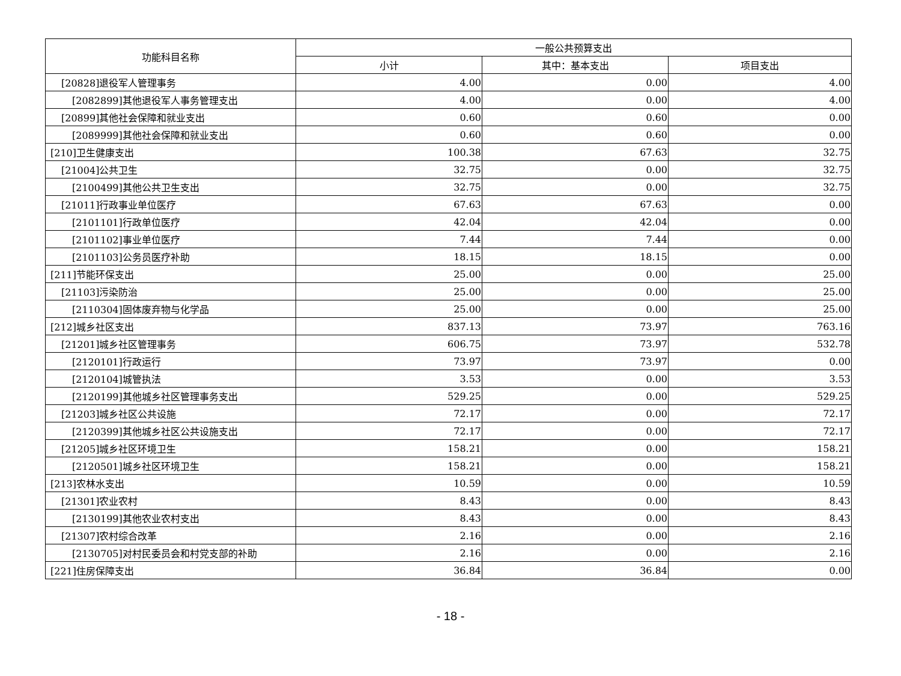| 功能科目名称 | 一般公共预算支出 | | |
| --- | --- | --- | --- |
| | 小计 | 其中：基本支出 | 项目支出 |
| [20828]退役军人管理事务 | 4.00 | 0.00 | 4.00 |
| [2082899]其他退役军人事务管理支出 | 4.00 | 0.00 | 4.00 |
| [20899]其他社会保障和就业支出 | 0.60 | 0.60 | 0.00 |
| [2089999]其他社会保障和就业支出 | 0.60 | 0.60 | 0.00 |
| [210]卫生健康支出 | 100.38 | 67.63 | 32.75 |
| [21004]公共卫生 | 32.75 | 0.00 | 32.75 |
| [2100499]其他公共卫生支出 | 32.75 | 0.00 | 32.75 |
| [21011]行政事业单位医疗 | 67.63 | 67.63 | 0.00 |
| [2101101]行政单位医疗 | 42.04 | 42.04 | 0.00 |
| [2101102]事业单位医疗 | 7.44 | 7.44 | 0.00 |
| [2101103]公务员医疗补助 | 18.15 | 18.15 | 0.00 |
| [211]节能环保支出 | 25.00 | 0.00 | 25.00 |
| [21103]污染防治 | 25.00 | 0.00 | 25.00 |
| [2110304]固体废弃物与化学品 | 25.00 | 0.00 | 25.00 |
| [212]城乡社区支出 | 837.13 | 73.97 | 763.16 |
| [21201]城乡社区管理事务 | 606.75 | 73.97 | 532.78 |
| [2120101]行政运行 | 73.97 | 73.97 | 0.00 |
| [2120104]城管执法 | 3.53 | 0.00 | 3.53 |
| [2120199]其他城乡社区管理事务支出 | 529.25 | 0.00 | 529.25 |
| [21203]城乡社区公共设施 | 72.17 | 0.00 | 72.17 |
| [2120399]其他城乡社区公共设施支出 | 72.17 | 0.00 | 72.17 |
| [21205]城乡社区环境卫生 | 158.21 | 0.00 | 158.21 |
| [2120501]城乡社区环境卫生 | 158.21 | 0.00 | 158.21 |
| [213]农林水支出 | 10.59 | 0.00 | 10.59 |
| [21301]农业农村 | 8.43 | 0.00 | 8.43 |
| [2130199]其他农业农村支出 | 8.43 | 0.00 | 8.43 |
| [21307]农村综合改革 | 2.16 | 0.00 | 2.16 |
| [2130705]对村民委员会和村党支部的补助 | 2.16 | 0.00 | 2.16 |
| [221]住房保障支出 | 36.84 | 36.84 | 0.00 |
- 18 -